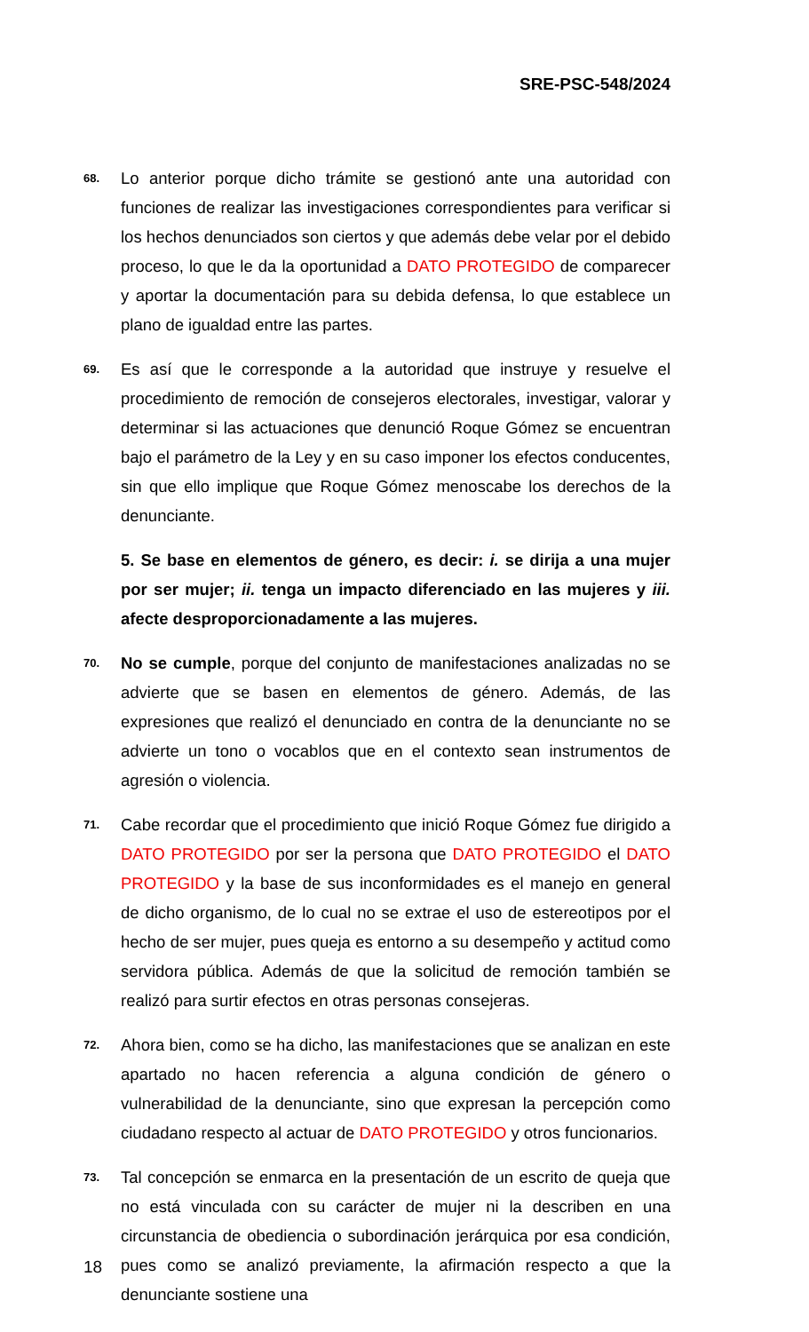SRE-PSC-548/2024
68.
Lo anterior porque dicho trámite se gestionó ante una autoridad con funciones de realizar las investigaciones correspondientes para verificar si los hechos denunciados son ciertos y que además debe velar por el debido proceso, lo que le da la oportunidad a DATO PROTEGIDO de comparecer y aportar la documentación para su debida defensa, lo que establece un plano de igualdad entre las partes.
69.
Es así que le corresponde a la autoridad que instruye y resuelve el procedimiento de remoción de consejeros electorales, investigar, valorar y determinar si las actuaciones que denunció Roque Gómez se encuentran bajo el parámetro de la Ley y en su caso imponer los efectos conducentes, sin que ello implique que Roque Gómez menoscabe los derechos de la denunciante.
5. Se base en elementos de género, es decir: i. se dirija a una mujer por ser mujer; ii. tenga un impacto diferenciado en las mujeres y iii. afecte desproporcionadamente a las mujeres.
70.
No se cumple, porque del conjunto de manifestaciones analizadas no se advierte que se basen en elementos de género. Además, de las expresiones que realizó el denunciado en contra de la denunciante no se advierte un tono o vocablos que en el contexto sean instrumentos de agresión o violencia.
71.
Cabe recordar que el procedimiento que inició Roque Gómez fue dirigido a DATO PROTEGIDO por ser la persona que DATO PROTEGIDO el DATO PROTEGIDO y la base de sus inconformidades es el manejo en general de dicho organismo, de lo cual no se extrae el uso de estereotipos por el hecho de ser mujer, pues queja es entorno a su desempeño y actitud como servidora pública. Además de que la solicitud de remoción también se realizó para surtir efectos en otras personas consejeras.
72.
Ahora bien, como se ha dicho, las manifestaciones que se analizan en este apartado no hacen referencia a alguna condición de género o vulnerabilidad de la denunciante, sino que expresan la percepción como ciudadano respecto al actuar de DATO PROTEGIDO y otros funcionarios.
73.
Tal concepción se enmarca en la presentación de un escrito de queja que no está vinculada con su carácter de mujer ni la describen en una circunstancia de obediencia o subordinación jerárquica por esa condición, pues como se analizó previamente, la afirmación respecto a que la denunciante sostiene una
18